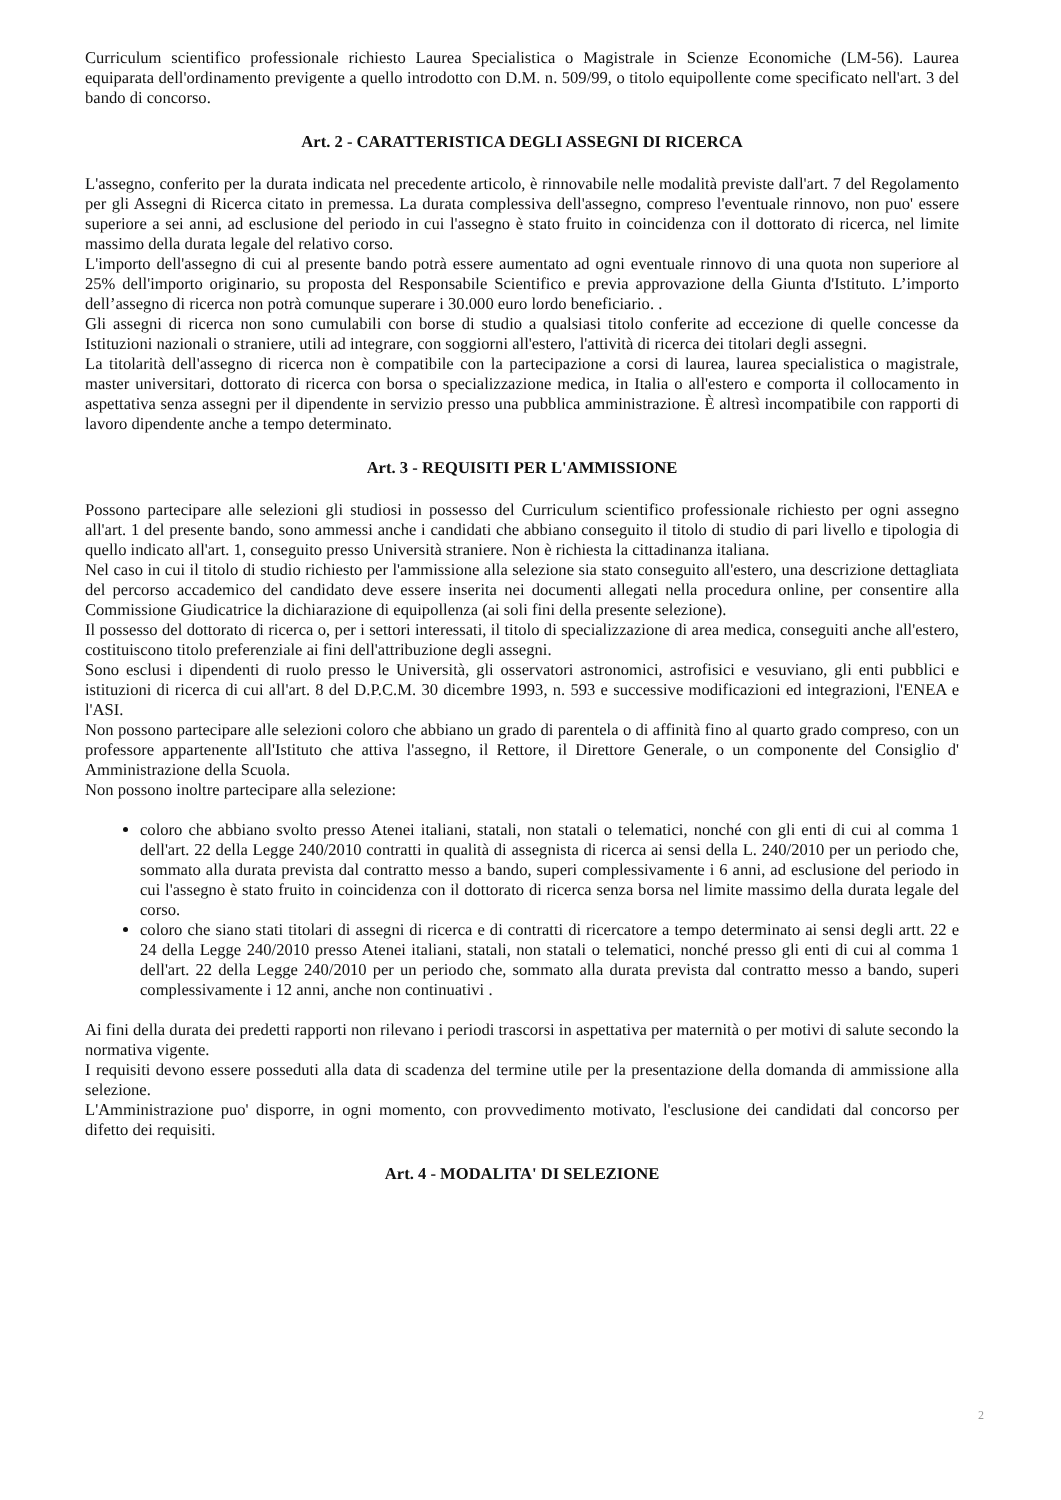Curriculum scientifico professionale richiesto Laurea Specialistica o Magistrale in Scienze Economiche (LM-56). Laurea equiparata dell'ordinamento previgente a quello introdotto con D.M. n. 509/99, o titolo equipollente come specificato nell'art. 3 del bando di concorso.
Art. 2 - CARATTERISTICA DEGLI ASSEGNI DI RICERCA
L'assegno, conferito per la durata indicata nel precedente articolo, è rinnovabile nelle modalità previste dall'art. 7 del Regolamento per gli Assegni di Ricerca citato in premessa. La durata complessiva dell'assegno, compreso l'eventuale rinnovo, non puo' essere superiore a sei anni, ad esclusione del periodo in cui l'assegno è stato fruito in coincidenza con il dottorato di ricerca, nel limite massimo della durata legale del relativo corso.
L'importo dell'assegno di cui al presente bando potrà essere aumentato ad ogni eventuale rinnovo di una quota non superiore al 25% dell'importo originario, su proposta del Responsabile Scientifico e previa approvazione della Giunta d'Istituto. L’importo dell’assegno di ricerca non potrà comunque superare i 30.000 euro lordo beneficiario. .
Gli assegni di ricerca non sono cumulabili con borse di studio a qualsiasi titolo conferite ad eccezione di quelle concesse da Istituzioni nazionali o straniere, utili ad integrare, con soggiorni all'estero, l'attività di ricerca dei titolari degli assegni.
La titolarità dell'assegno di ricerca non è compatibile con la partecipazione a corsi di laurea, laurea specialistica o magistrale, master universitari, dottorato di ricerca con borsa o specializzazione medica, in Italia o all'estero e comporta il collocamento in aspettativa senza assegni per il dipendente in servizio presso una pubblica amministrazione. È altresì incompatibile con rapporti di lavoro dipendente anche a tempo determinato.
Art. 3 - REQUISITI PER L'AMMISSIONE
Possono partecipare alle selezioni gli studiosi in possesso del Curriculum scientifico professionale richiesto per ogni assegno all'art. 1 del presente bando, sono ammessi anche i candidati che abbiano conseguito il titolo di studio di pari livello e tipologia di quello indicato all'art. 1, conseguito presso Università straniere. Non è richiesta la cittadinanza italiana.
Nel caso in cui il titolo di studio richiesto per l'ammissione alla selezione sia stato conseguito all'estero, una descrizione dettagliata del percorso accademico del candidato deve essere inserita nei documenti allegati nella procedura online, per consentire alla Commissione Giudicatrice la dichiarazione di equipollenza (ai soli fini della presente selezione).
Il possesso del dottorato di ricerca o, per i settori interessati, il titolo di specializzazione di area medica, conseguiti anche all'estero, costituiscono titolo preferenziale ai fini dell'attribuzione degli assegni.
Sono esclusi i dipendenti di ruolo presso le Università, gli osservatori astronomici, astrofisici e vesuviano, gli enti pubblici e istituzioni di ricerca di cui all'art. 8 del D.P.C.M. 30 dicembre 1993, n. 593 e successive modificazioni ed integrazioni, l'ENEA e l'ASI.
Non possono partecipare alle selezioni coloro che abbiano un grado di parentela o di affinità fino al quarto grado compreso, con un professore appartenente all'Istituto che attiva l'assegno, il Rettore, il Direttore Generale, o un componente del Consiglio d' Amministrazione della Scuola.
Non possono inoltre partecipare alla selezione:
coloro che abbiano svolto presso Atenei italiani, statali, non statali o telematici, nonché con gli enti di cui al comma 1 dell'art. 22 della Legge 240/2010 contratti in qualità di assegnista di ricerca ai sensi della L. 240/2010 per un periodo che, sommato alla durata prevista dal contratto messo a bando, superi complessivamente i 6 anni, ad esclusione del periodo in cui l'assegno è stato fruito in coincidenza con il dottorato di ricerca senza borsa nel limite massimo della durata legale del corso.
coloro che siano stati titolari di assegni di ricerca e di contratti di ricercatore a tempo determinato ai sensi degli artt. 22 e 24 della Legge 240/2010 presso Atenei italiani, statali, non statali o telematici, nonché presso gli enti di cui al comma 1 dell'art. 22 della Legge 240/2010 per un periodo che, sommato alla durata prevista dal contratto messo a bando, superi complessivamente i 12 anni, anche non continuativi .
Ai fini della durata dei predetti rapporti non rilevano i periodi trascorsi in aspettativa per maternità o per motivi di salute secondo la normativa vigente.
I requisiti devono essere posseduti alla data di scadenza del termine utile per la presentazione della domanda di ammissione alla selezione.
L'Amministrazione puo' disporre, in ogni momento, con provvedimento motivato, l'esclusione dei candidati dal concorso per difetto dei requisiti.
Art. 4 - MODALITA' DI SELEZIONE
2